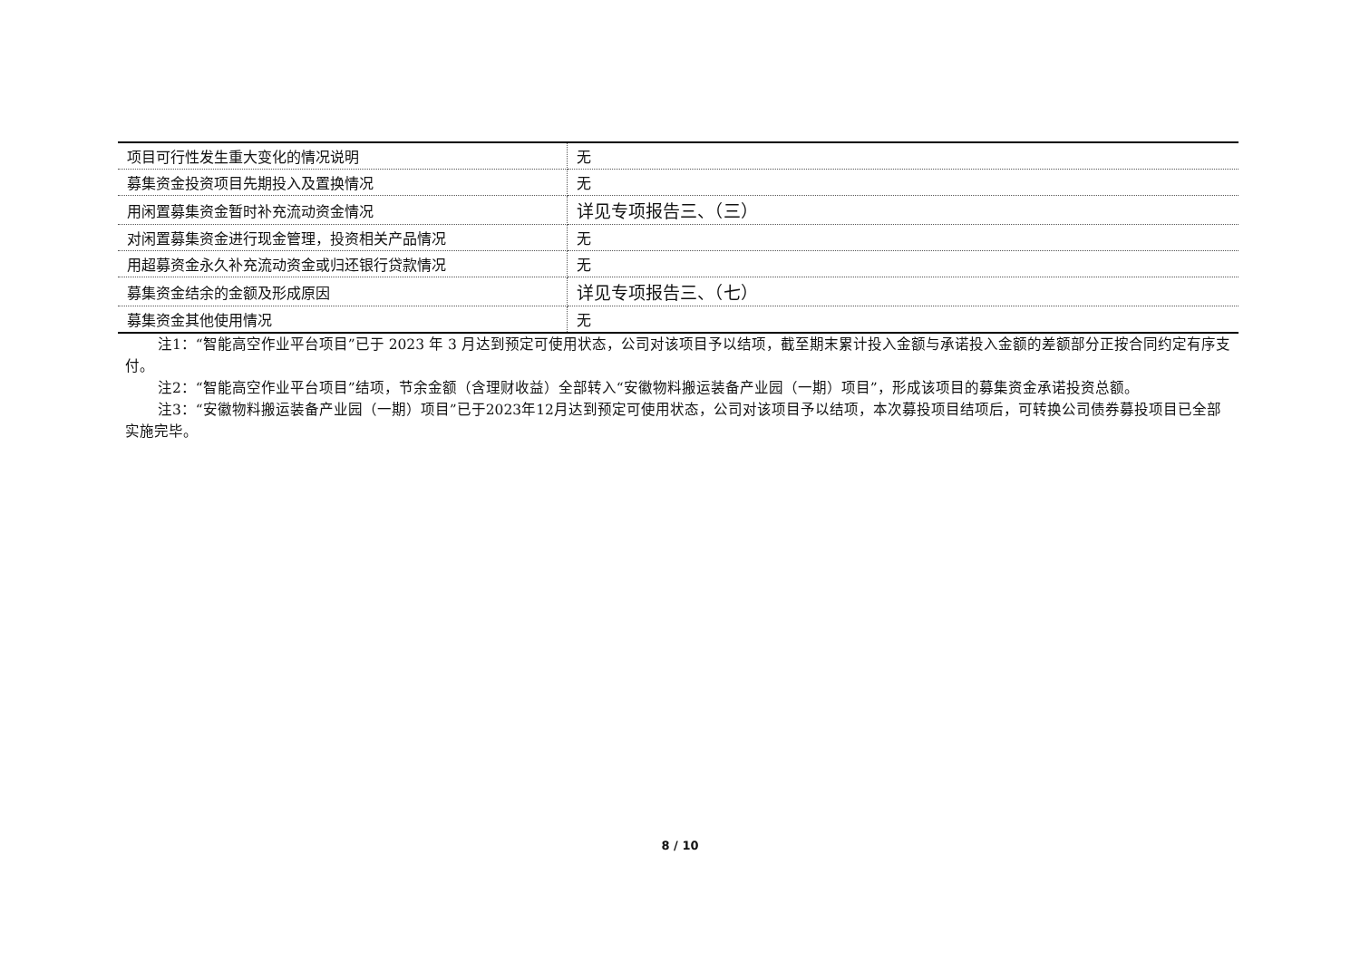| 项目可行性发生重大变化的情况说明 | 无 |
| 募集资金投资项目先期投入及置换情况 | 无 |
| 用闲置募集资金暂时补充流动资金情况 | 详见专项报告三、（三） |
| 对闲置募集资金进行现金管理，投资相关产品情况 | 无 |
| 用超募资金永久补充流动资金或归还银行贷款情况 | 无 |
| 募集资金结余的金额及形成原因 | 详见专项报告三、（七） |
| 募集资金其他使用情况 | 无 |
注1：“智能高空作业平台项目”已于 2023 年 3 月达到预定可使用状态，公司对该项目予以结项，截至期末累计投入金额与承诺投入金额的差额部分正按合同约定有序支付。
注2：“智能高空作业平台项目”结项，节余金额（含理财收益）全部转入“安徽物料搬运装备产业园（一期）项目”，形成该项目的募集资金承诺投资总额。
注3：“安徽物料搬运装备产业园（一期）项目”已于2023年12月达到预定可使用状态，公司对该项目予以结项，本次募投项目结项后，可转换公司债券募投项目已全部实施完毕。
8 / 10